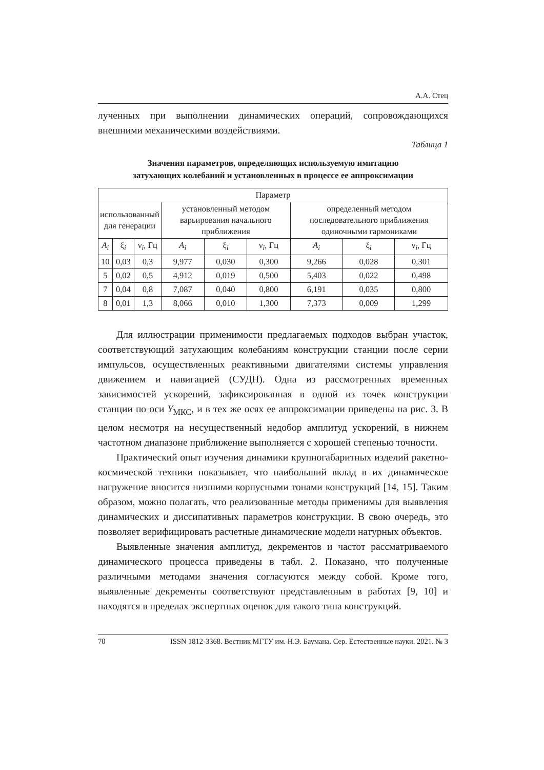А.А. Стец
лученных при выполнении динамических операций, сопровождающихся внешними механическими воздействиями.
Таблица 1
Значения параметров, определяющих используемую имитацию
затухающих колебаний и установленных в процессе ее аппроксимации
| Параметр | | | | | | | | |
| --- | --- | --- | --- | --- | --- | --- | --- | --- |
| использованный для генерации | | | установленный методом варьирования начального приближения | | | определенный методом последовательного приближения одиночными гармониками | | |
| A<sub>i</sub> | ξ<sub>i</sub> | ν<sub>i</sub>, Гц | A<sub>i</sub> | ξ<sub>i</sub> | ν<sub>i</sub>, Гц | A<sub>i</sub> | ξ<sub>i</sub> | ν<sub>i</sub>, Гц |
| 10 | 0,03 | 0,3 | 9,977 | 0,030 | 0,300 | 9,266 | 0,028 | 0,301 |
| 5 | 0,02 | 0,5 | 4,912 | 0,019 | 0,500 | 5,403 | 0,022 | 0,498 |
| 7 | 0,04 | 0,8 | 7,087 | 0,040 | 0,800 | 6,191 | 0,035 | 0,800 |
| 8 | 0,01 | 1,3 | 8,066 | 0,010 | 1,300 | 7,373 | 0,009 | 1,299 |
Для иллюстрации применимости предлагаемых подходов выбран участок, соответствующий затухающим колебаниям конструкции станции после серии импульсов, осуществленных реактивными двигателями системы управления движением и навигацией (СУДН). Одна из рассмотренных временных зависимостей ускорений, зафиксированная в одной из точек конструкции станции по оси Y<sub>МКС</sub>, и в тех же осях ее аппроксимации приведены на рис. 3. В целом несмотря на несущественный недобор амплитуд ускорений, в нижнем частотном диапазоне приближение выполняется с хорошей степенью точности.
Практический опыт изучения динамики крупногабаритных изделий ракетно-космической техники показывает, что наибольший вклад в их динамическое нагружение вносится низшими корпусными тонами конструкций [14, 15]. Таким образом, можно полагать, что реализованные методы применимы для выявления динамических и диссипативных параметров конструкции. В свою очередь, это позволяет верифицировать расчетные динамические модели натурных объектов.
Выявленные значения амплитуд, декрементов и частот рассматриваемого динамического процесса приведены в табл. 2. Показано, что полученные различными методами значения согласуются между собой. Кроме того, выявленные декременты соответствуют представленным в работах [9, 10] и находятся в пределах экспертных оценок для такого типа конструкций.
70 ISSN 1812-3368. Вестник МГТУ им. Н.Э. Баумана. Сер. Естественные науки. 2021. № 3